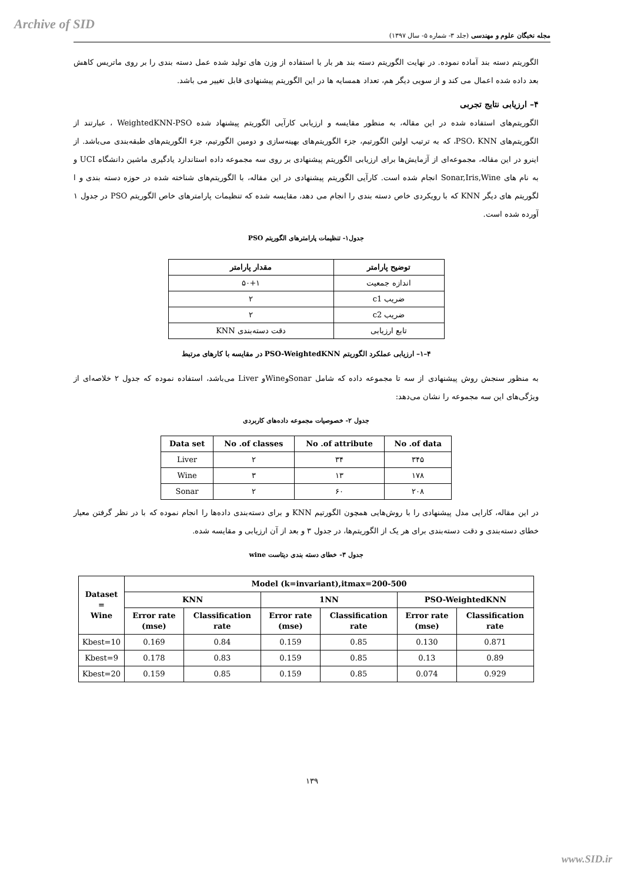Archive of SID
مجله نخبگان علوم و مهندسی (جلد ۳- شماره ۵- سال ۱۳۹۷)
الگوریتم دسته بند آماده نموده. در نهایت الگوریتم دسته بند هر بار با استفاده از وزن های تولید شده عمل دسته بندی را بر روی ماتریس کاهش بعد داده شده اعمال می کند و از سویی دیگر هم، تعداد همسایه ها در این الگوریتم پیشنهادی قابل تغییر می باشد.
۴– ارزیابی نتایج تجربی
الگوریتم‌های استفاده شده در این مقاله، به منظور مقایسه و ارزیابی کارآیی الگوریتم پیشنهاد شده WeightedKNN-PSO ، عبارتند از الگوریتم‌های PSO، KNN، که به ترتیب اولین الگورتیم، جزء الگوریتم‌های بهینه‌سازی و دومین الگورتیم، جزء الگوریتم‌های طبقه‌بندی می‌باشد. از اینرو در این مقاله، مجموعه‌ای از آزمایش‌ها برای ارزیابی الگوریتم پیشنهادی بر روی سه مجموعه داده استاندارد یادگیری ماشین دانشگاه UCI و به نام های Sonar,Iris,Wine انجام شده است. کارآیی الگوریتم پیشنهادی در این مقاله، با الگوریتم‌های شناخته شده در حوزه دسته بندی و ا لگوریتم های دیگر KNN که با رویکردی خاص دسته بندی را انجام می دهد، مقایسه شده که تنظیمات پارامترهای خاص الگوریتم PSO در جدول ۱ آورده شده است.
جدول۱- تنظیمات پارامترهای الگوریتم PSO
| توضیح پارامتر | مقدار پارامتر |
| --- | --- |
| اندازه جمعیت | ۵۰+۱ |
| ضریب c1 | ۲ |
| ضریب c2 | ۲ |
| تابع ارزیابی | دقت دسته‌بندی KNN |
۴–۱– ارزیابی عملکرد الگوریتم PSO-WeightedKNN در مقایسه با کارهای مرتبط
به منظور سنجش روش پیشنهادی از سه تا مجموعه داده که شامل SonarوWineو Liver می‌باشد، استفاده نموده که جدول ۲ خلاصه‌ای از ویژگی‌های این سه مجموعه را نشان می‌دهد:
جدول ۲- خصوصیات مجموعه داده‌های کاربردی
| Data set | No .of classes | No .of attribute | No .of data |
| --- | --- | --- | --- |
| Liver | ۲ | ۳۴ | ۳۴۵ |
| Wine | ۳ | ۱۳ | ۱۷۸ |
| Sonar | ۲ | ۶۰ | ۲۰۸ |
در این مقاله، کارایی مدل پیشنهادی را با روش‌هایی همچون الگورتیم KNN و برای دسته‌بندی داده‌ها را انجام نموده که با در نظر گرفتن معیار خطای دسته‌بندی و دقت دسته‌بندی برای هر یک از الگوریتم‌ها، در جدول ۳ و بعد از آن ارزیابی و مقایسه شده.
جدول ۳- خطای دسته بندی دیتاست wine
| Dataset = Wine | Model (k=invariant),itmax=200-500 | | | | | |
| --- | --- | --- | --- | --- | --- | --- |
| | KNN | | 1NN | | PSO-WeightedKNN | |
| | Error rate (mse) | Classification rate | Error rate (mse) | Classification rate | Error rate (mse) | Classification rate |
| Kbest=10 | 0.169 | 0.84 | 0.159 | 0.85 | 0.130 | 0.871 |
| Kbest=9 | 0.178 | 0.83 | 0.159 | 0.85 | 0.13 | 0.89 |
| Kbest=20 | 0.159 | 0.85 | 0.159 | 0.85 | 0.074 | 0.929 |
۱۳۹
www.SID.ir